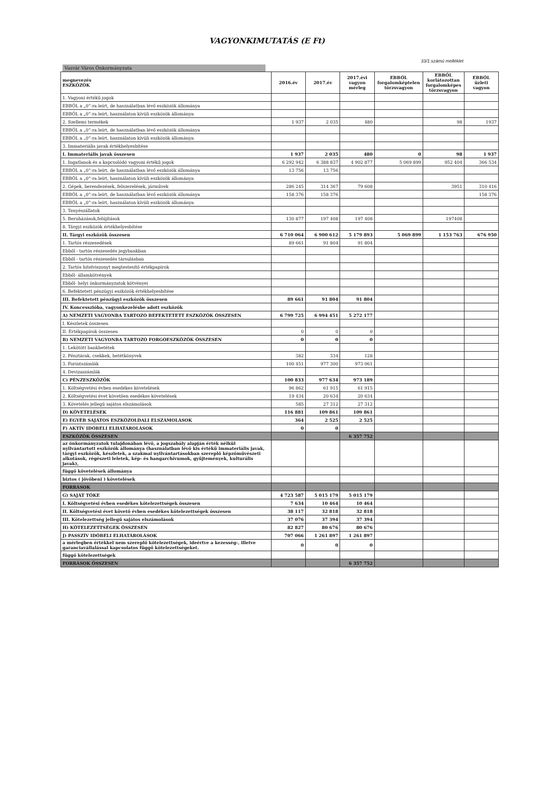VAGYONKIMUTATÁS (E Ft)
33/1.számú melléklet
Vasvár Város Önkormányzata
| megnevezés ESZKÖZÖK | 2016.év | 2017.év | 2017.évi vagyon mérleg | EBBŐL forgalomképtelen törzsvagyon | EBBŐL korlátozottan forgalomképes törzsvagyon | EBBŐL üzleti vagyon |
| --- | --- | --- | --- | --- | --- | --- |
| 1. Vagyoni értékű jogok | | | | | | |
| EBBŐL a „0”-ra leírt, de használatban lévő eszközök állománya | | | | | | |
| EBBŐL a „0”-ra leírt, használaton kívüli eszközök állománya | | | | | | |
| 2. Szellemi termékek | 1 937 | 2 035 | 480 | | 98 | 1937 |
| EBBŐL a „0”-ra leírt, de használatban lévő eszközök állománya | | | | | | |
| EBBŐL a „0”-ra leírt, használaton kívüli eszközök állománya | | | | | | |
| 3. Immateriális javak értékhelyesbítése | | | | | | |
| I. Immateriális javak összesen | 1 937 | 2 035 | 480 | 0 | 98 | 1 937 |
| 1. Ingatlanok és a kapcsolódó vagyoni értékű jogok | 6 292 942 | 6 388 837 | 4 902 877 | 5 069 899 | 952 404 | 366 534 |
| EBBŐL a „0”-ra leírt, de használatban lévő eszközök állománya | 13 756 | 13 756 | | | | |
| EBBŐL a „0”-ra leírt, használaton kívüli eszközök állománya | | | | | | |
| 2. Gépek, berendezések, felszerelések, járművek | 286 245 | 314 367 | 79 608 | | 3951 | 310 416 |
| EBBŐL a „0”-ra leírt, de használatban lévő eszközök állománya | 158 376 | 158 376 | | | | 158 376 |
| EBBŐL a „0”-ra leírt, használaton kívüli eszközök állománya | | | | | | |
| 3. Tenyészállatok | | | | | | |
| 5. Beruházások,felújítások | 130 877 | 197 408 | 197 408 | | 197408 | |
| 8. Tárgyi eszközök értékhelyesbítése | | | | | | |
| II. Tárgyi eszközök összesen | 6 710 064 | 6 900 612 | 5 179 893 | 5 069 899 | 1 153 763 | 676 950 |
| 1. Tartós részesedések | 89 661 | 91 804 | 91 804 | | | |
| Ebből - tartós részesedés jegybankban | | | | | | |
| Ebből - tartós részesedés társulásban | | | | | | |
| 2. Tartós hitelviszonyt megtestesítő értékpapírok | | | | | | |
| Ebből- államkötvények | | | | | | |
| Ebből- helyi önkormányzatok kötvényei | | | | | | |
| 6. Befektetett pénzügyi eszközök értékhelyesbítése | | | | | | |
| III. Befektetett pénzügyi eszközök összesen | 89 661 | 91 804 | 91 804 | | | |
| IV. Koncesszióba, vagyonkezelésbe adott eszközök | | | | | | |
| A) NEMZETI VAGYONBA TARTOZÓ BEFEKTETETT ESZKÖZÖK ÖSSZESEN | 6 799 725 | 6 994 451 | 5 272 177 | | | |
| I. Készletek összesen | | | | | | |
| II. Értékpapírok összesen | 0 | 0 | 0 | | | |
| B) NEMZETI VAGYONBA TARTOZÓ FORGÓESZKÖZÖK ÖSSZESEN | 0 | 0 | 0 | | | |
| 1. Lekötött bankbetétek | | | | | | |
| 2. Pénztárak, csekkek, betétkönyvek | 382 | 334 | 128 | | | |
| 3. Forintszámlák | 100 451 | 977 300 | 973 061 | | | |
| 4. Devizaszámlák | | | | | | |
| C) PÉNZESZKÖZÖK | 100 833 | 977 634 | 973 189 | | | |
| 1. Költségvetési évben esedékes követelések | 96 862 | 61 915 | 61 915 | | | |
| 2. Költségvetési évet követően esedékes követelések | 19 434 | 20 634 | 20 634 | | | |
| 3. Követelés jellegű sajátos elszámolások | 585 | 27 312 | 27 312 | | | |
| D) KÖVETELÉSEK | 116 881 | 109 861 | 109 861 | | | |
| E) EGYÉB SAJÁTOS ESZKÖZOLDALI ELSZÁMOLÁSOK | 364 | 2 525 | 2 525 | | | |
| F) AKTÍV IDŐBELI ELHATÁROLÁSOK | 0 | 0 | | | | |
| ESZKÖZÖK ÖSSZESEN | | | 6 357 752 | | | |
| az önkormányzatok tulajdonában lévő, a jogszabály alapján érték nélkül nyilvántartott eszközök állománya (használatban lévő kis értékű immateriális javak, tárgyi eszközök, készletek, a szakmai nyilvántartásokban szereplő képzőművészeti alkotások, régészeti leletek, kép- és hangarchívumok, gyűjtemények, kulturális javak), | | | | | | |
| függő követelések állománya | | | | | | |
| biztos ( jövőbeni ) követelések | | | | | | |
| FORRÁSOK | | | | | | |
| G) SAJÁT TŐKE | 4 723 587 | 5 015 179 | 5 015 179 | | | |
| I. Költségvetési évben esedékes kötelezettségek összesen | 7 634 | 10 464 | 10 464 | | | |
| II. Költségvetési évet követő évben esedékes kötelezettségek összesen | 38 117 | 32 818 | 32 818 | | | |
| III. Kötelezettség jellegű sajátos elszámolások | 37 076 | 37 394 | 37 394 | | | |
| H) KÖTELEZETTSÉGEK ÖSSZESEN | 82 827 | 80 676 | 80 676 | | | |
| J) PASSZÍV IDŐBELI ELHATÁROLÁSOK | 707 066 | 1 261 897 | 1 261 897 | | | |
| a mérlegben értékkel nem szereplő kötelezettségek, ideértve a kezesség-, illetve garanciavállalással kapcsolatos függő kötelezettségeket. | 0 | 0 | 0 | | | |
| függő kötelezettségek | | | | | | |
| FORRÁSOK ÖSSZESEN | | | 6 357 752 | | | |